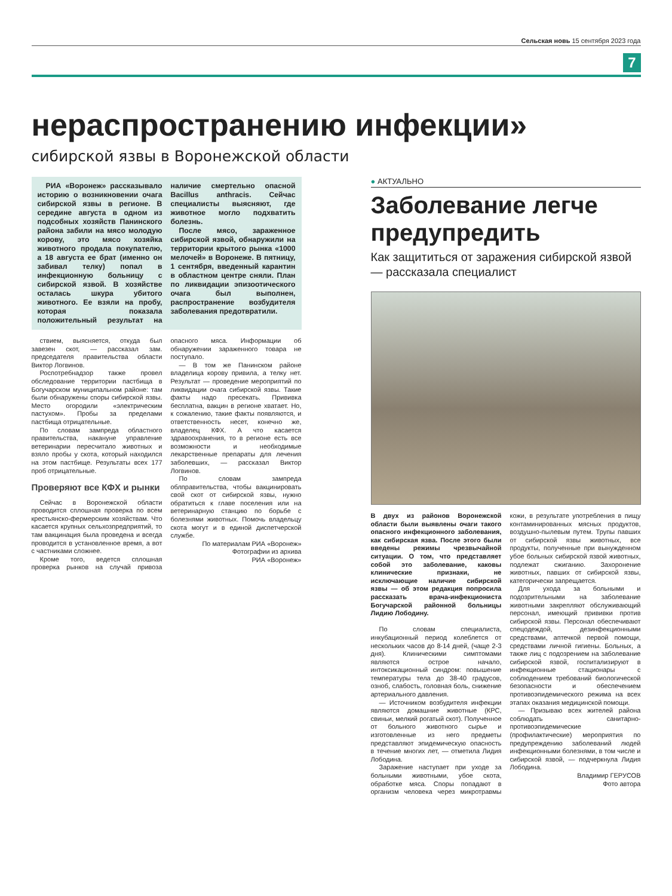Сельская новь 15 сентября 2023 года
7
нераспространению инфекции»
сибирской язвы в Воронежской области
РИА «Воронеж» рассказывало историю о возникновении очага сибирской язвы в регионе. В середине августа в одном из подсобных хозяйств Панинского района забили на мясо молодую корову, это мясо хозяйка животного продала покупателю, а 18 августа ее брат (именно он забивал телку) попал в инфекционную больницу с сибирской язвой. В хозяйстве осталась шкура убитого животного. Ее взяли на пробу, которая показала положительный результат на наличие смертельно опасной Bacillus anthracis. Сейчас специалисты выясняют, где животное могло подхватить болезнь.
После мясо, зараженное сибирской язвой, обнаружили на территории крытого рынка «1000 мелочей» в Воронеже. В пятницу, 1 сентября, введенный карантин в областном центре сняли. План по ликвидации эпизоотического очага был выполнен, распространение возбудителя заболевания предотвратили.
ствием, выясняется, откуда был завезен скот, — рассказал зам. председателя правительства области Виктор Логвинов.
Роспотребнадзор также провел обследование территории пастбища в Богучарском муниципальном районе: там были обнаружены споры сибирской язвы. Место огородили «электрическим пастухом». Пробы за пределами пастбища отрицательные.
По словам зампреда областного правительства, накануне управление ветеринарии пересчитало животных и взяло пробы у скота, который находился на этом пастбище. Результаты всех 177 проб отрицательные.
Проверяют все КФХ и рынки
Сейчас в Воронежской области проводится сплошная проверка по всем крестьянско-фермерским хозяйствам. Что касается крупных сельхозпредприятий, то там вакцинация была проведена и всегда проводится в установленное время, а вот с частниками сложнее.
Кроме того, ведется сплошная проверка рынков на случай привоза опасного мяса. Информации об обнаружении зараженного товара не поступало.
— В том же Панинском районе владелица корову привила, а телку нет. Результат — проведение мероприятий по ликвидации очага сибирской язвы. Такие факты надо пресекать. Прививка бесплатна, вакцин в регионе хватает. Но, к сожалению, такие факты появляются, и ответственность несет, конечно же, владелец КФХ. А что касается здравоохранения, то в регионе есть все возможности и необходимые лекарственные препараты для лечения заболевших, — рассказал Виктор Логвинов.
По словам зампреда облправительства, чтобы вакцинировать свой скот от сибирской язвы, нужно обратиться к главе поселения или на ветеринарную станцию по борьбе с болезнями животных. Помочь владельцу скота могут и в единой диспетчерской службе.
По материалам РИА «Воронеж»
Фотографии из архива
РИА «Воронеж»
● АКТУАЛЬНО
Заболевание легче предупредить
Как защититься от заражения сибирской язвой — рассказала специалист
В двух из районов Воронежской области были выявлены очаги такого опасного инфекционного заболевания, как сибирская язва. После этого были введены режимы чрезвычайной ситуации. О том, что представляет собой это заболевание, каковы клинические признаки, не исключающие наличие сибирской язвы — об этом редакция попросила рассказать врача-инфекциониста Богучарской районной больницы Лидию Лободину.
По словам специалиста, инкубационный период колеблется от нескольких часов до 8-14 дней, (чаще 2-3 дня). Клиническими симптомами являются острое начало, интоксикационный синдром: повышение температуры тела до 38-40 градусов, озноб, слабость, головная боль, снижение артериального давления.
— Источником возбудителя инфекции являются домашние животные (КРС, свиньи, мелкий рогатый скот). Полученное от больного животного сырье и изготовленные из него предметы представляют эпидемическую опасность в течение многих лет, — отметила Лидия Лободина.
Заражение наступает при уходе за больными животными, убое скота, обработке мяса. Споры попадают в организм человека через микротравмы кожи, в результате употребления в пищу контаминированных мясных продуктов, воздушно-пылевым путем. Трупы павших от сибирской язвы животных, все продукты, полученные при вынужденном убое больных сибирской язвой животных, подлежат сжиганию. Захоронение животных, павших от сибирской язвы, категорически запрещается.
Для ухода за больными и подозрительными на заболевание животными закрепляют обслуживающий персонал, имеющий прививки против сибирской язвы. Персонал обеспечивают спецодеждой, дезинфекционными средствами, аптечкой первой помощи, средствами личной гигиены. Больных, а также лиц с подозрением на заболевание сибирской язвой, госпитализируют в инфекционные стационары с соблюдением требований биологической безопасности и обеспечением противоэпидемического режима на всех этапах оказания медицинской помощи.
— Призываю всех жителей района соблюдать санитарно-противоэпидемические (профилактические) мероприятия по предупреждению заболеваний людей инфекционными болезнями, в том числе и сибирской язвой, — подчеркнула Лидия Лободина.
Владимир ГЕРУСОВ
Фото автора